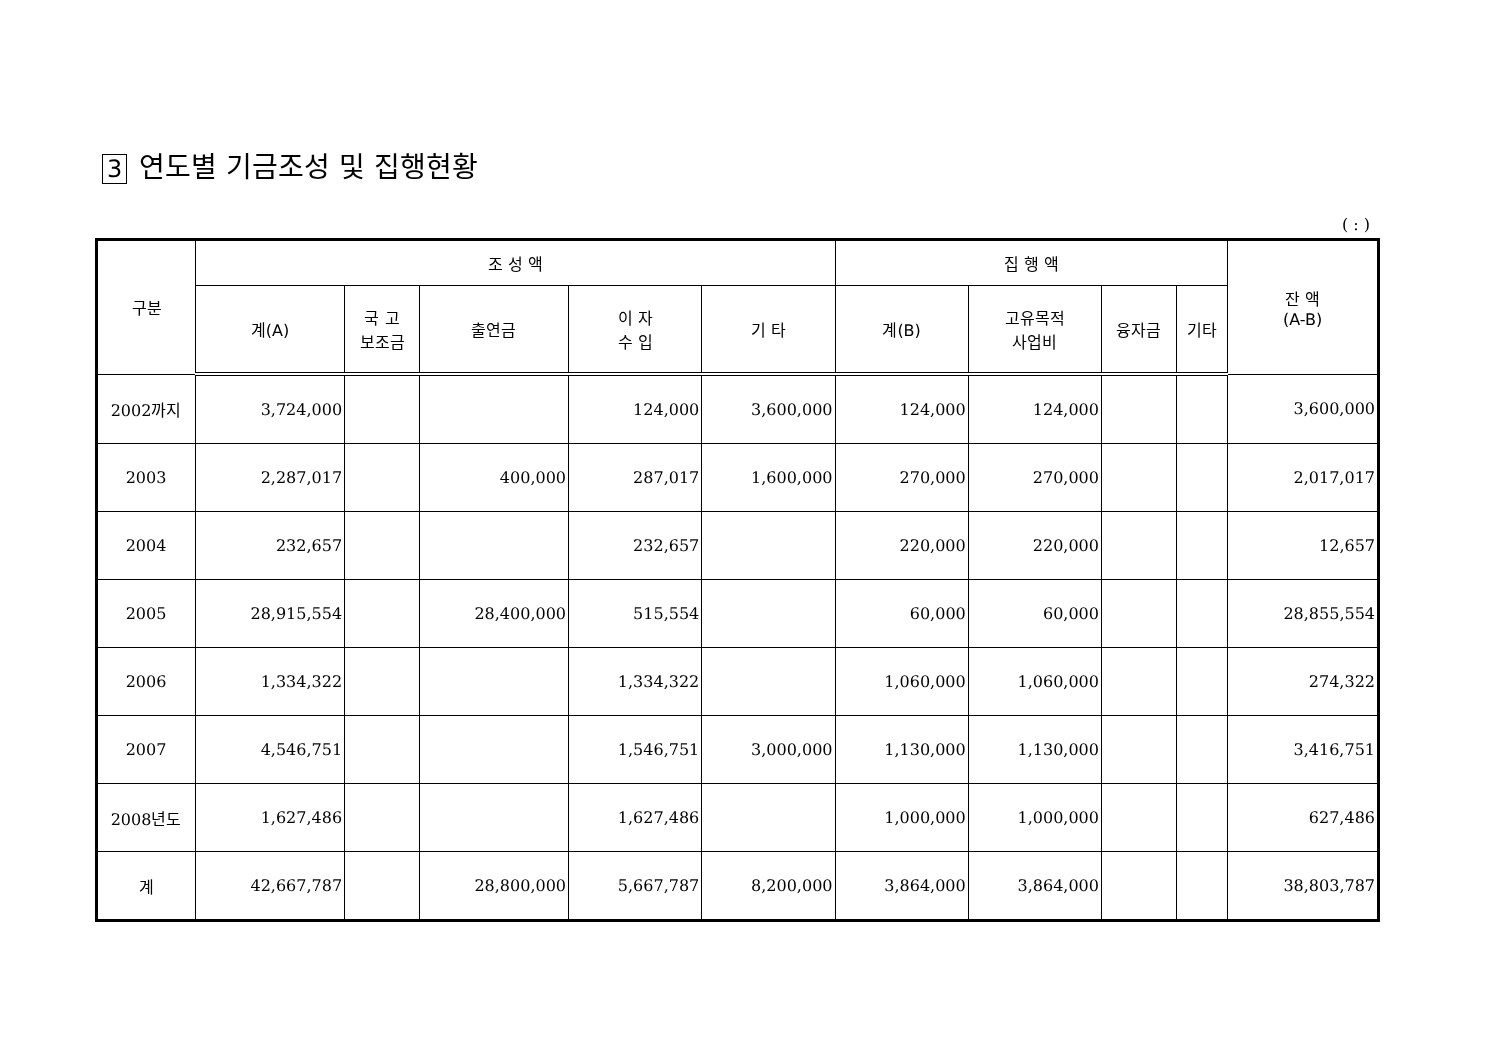3 연도별 기금조성 및 집행현황
( : )
| 구분 | 조 성 액 | | | | | 집 행 액 | | | | 잔 액 (A-B) |
| --- | --- | --- | --- | --- | --- | --- | --- | --- | --- | --- |
| | 계(A) | 국 고 보조금 | 출연금 | 이 자 수 입 | 기 타 | 계(B) | 고유목적 사업비 | 융자금 | 기타 | |
| 2002까지 | 3,724,000 | | | 124,000 | 3,600,000 | 124,000 | 124,000 | | | 3,600,000 |
| 2003 | 2,287,017 | | 400,000 | 287,017 | 1,600,000 | 270,000 | 270,000 | | | 2,017,017 |
| 2004 | 232,657 | | | 232,657 | | 220,000 | 220,000 | | | 12,657 |
| 2005 | 28,915,554 | | 28,400,000 | 515,554 | | 60,000 | 60,000 | | | 28,855,554 |
| 2006 | 1,334,322 | | | 1,334,322 | | 1,060,000 | 1,060,000 | | | 274,322 |
| 2007 | 4,546,751 | | | 1,546,751 | 3,000,000 | 1,130,000 | 1,130,000 | | | 3,416,751 |
| 2008년도 | 1,627,486 | | | 1,627,486 | | 1,000,000 | 1,000,000 | | | 627,486 |
| 계 | 42,667,787 | | 28,800,000 | 5,667,787 | 8,200,000 | 3,864,000 | 3,864,000 | | | 38,803,787 |